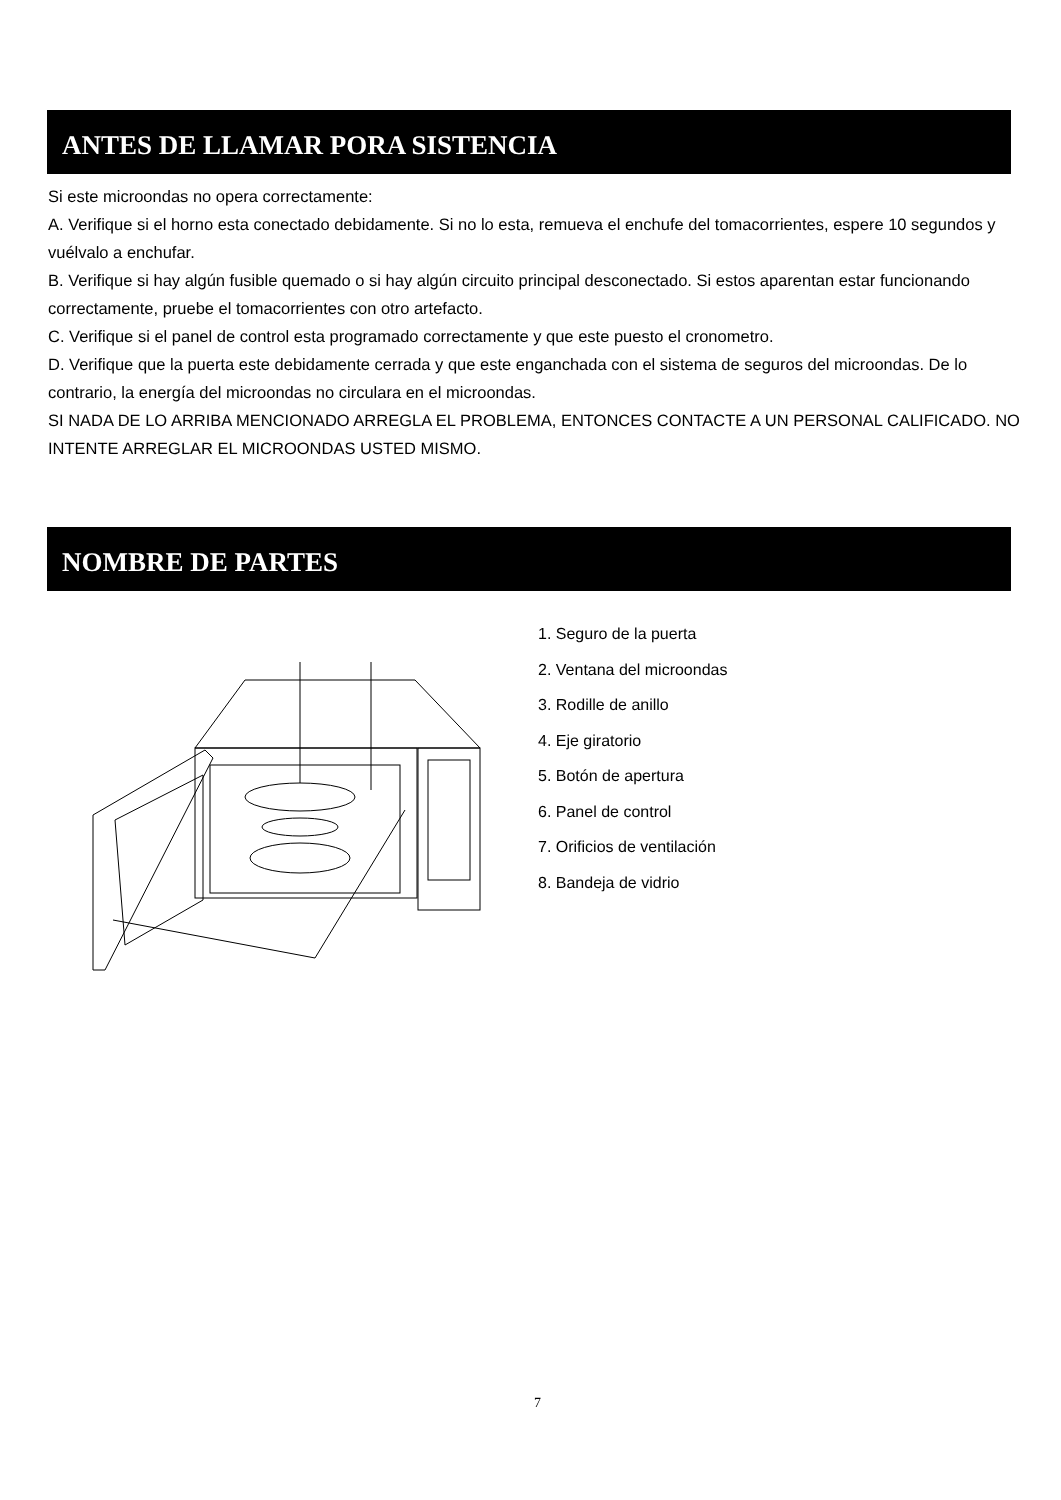ANTES DE LLAMAR PORA SISTENCIA
Si este microondas no opera correctamente:
A. Verifique si el horno esta conectado debidamente. Si no lo esta, remueva el enchufe del tomacorrientes, espere 10 segundos y vuélvalo a enchufar.
B. Verifique si hay algún fusible quemado o si hay algún circuito principal desconectado. Si estos aparentan estar funcionando correctamente, pruebe el tomacorrientes con otro artefacto.
C. Verifique si el panel de control esta programado correctamente y que este puesto el cronometro.
D. Verifique que la puerta este debidamente cerrada y que este enganchada con el sistema de seguros del microondas. De lo contrario, la energía del microondas no circulara en el microondas.
SI NADA DE LO ARRIBA MENCIONADO ARREGLA EL PROBLEMA, ENTONCES CONTACTE A UN PERSONAL CALIFICADO. NO INTENTE ARREGLAR EL MICROONDAS USTED MISMO.
NOMBRE DE PARTES
1. Seguro de la puerta
2. Ventana del microondas
3. Rodille de anillo
4. Eje giratorio
5. Botón de apertura
6. Panel de control
7. Orificios de ventilación
8. Bandeja de vidrio
7